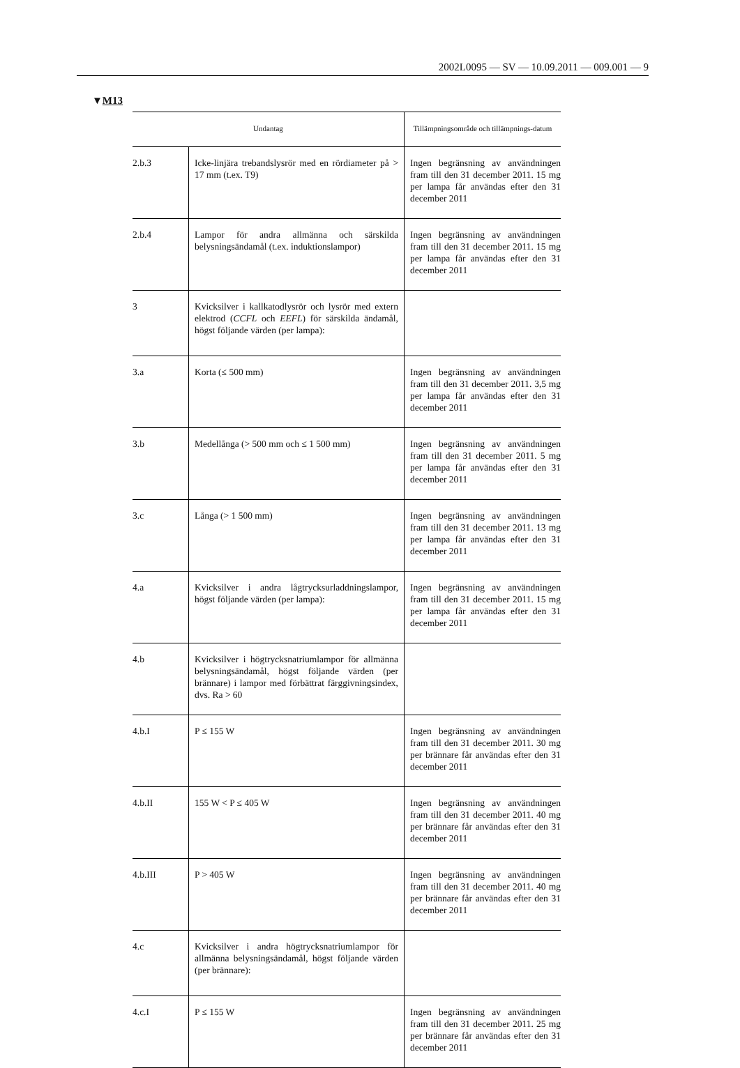2002L0095 — SV — 10.09.2011 — 009.001 — 9
▼M13
| Undantag | | Tillämpningsområde och tillämpnings-datum |
| --- | --- | --- |
| 2.b.3 | Icke-linjära trebandslysrör med en rördiameter på > 17 mm (t.ex. T9) | Ingen begränsning av användningen fram till den 31 december 2011. 15 mg per lampa får användas efter den 31 december 2011 |
| 2.b.4 | Lampor för andra allmänna och särskilda belysningsändamål (t.ex. induktionslampor) | Ingen begränsning av användningen fram till den 31 december 2011. 15 mg per lampa får användas efter den 31 december 2011 |
| 3 | Kvicksilver i kallkatodlysrör och lysrör med extern elektrod ( CCFL och EEFL ) för särskilda ändamål, högst följande värden (per lampa): | |
| 3.a | Korta (≤ 500 mm) | Ingen begränsning av användningen fram till den 31 december 2011. 3,5 mg per lampa får användas efter den 31 december 2011 |
| 3.b | Medellånga (> 500 mm och ≤ 1 500 mm) | Ingen begränsning av användningen fram till den 31 december 2011. 5 mg per lampa får användas efter den 31 december 2011 |
| 3.c | Långa (> 1 500 mm) | Ingen begränsning av användningen fram till den 31 december 2011. 13 mg per lampa får användas efter den 31 december 2011 |
| 4.a | Kvicksilver i andra lågtrycksurladdningslampor, högst följande värden (per lampa): | Ingen begränsning av användningen fram till den 31 december 2011. 15 mg per lampa får användas efter den 31 december 2011 |
| 4.b | Kvicksilver i högtrycksnatriumlampor för allmänna belysningsändamål, högst följande värden (per brännare) i lampor med förbättrat färggivningsindex, dvs. Ra > 60 | |
| 4.b.I | P ≤ 155 W | Ingen begränsning av användningen fram till den 31 december 2011. 30 mg per brännare får användas efter den 31 december 2011 |
| 4.b.II | 155 W < P ≤ 405 W | Ingen begränsning av användningen fram till den 31 december 2011. 40 mg per brännare får användas efter den 31 december 2011 |
| 4.b.III | P > 405 W | Ingen begränsning av användningen fram till den 31 december 2011. 40 mg per brännare får användas efter den 31 december 2011 |
| 4.c | Kvicksilver i andra högtrycksnatriumlampor för allmänna belysningsändamål, högst följande värden (per brännare): | |
| 4.c.I | P ≤ 155 W | Ingen begränsning av användningen fram till den 31 december 2011. 25 mg per brännare får användas efter den 31 december 2011 |